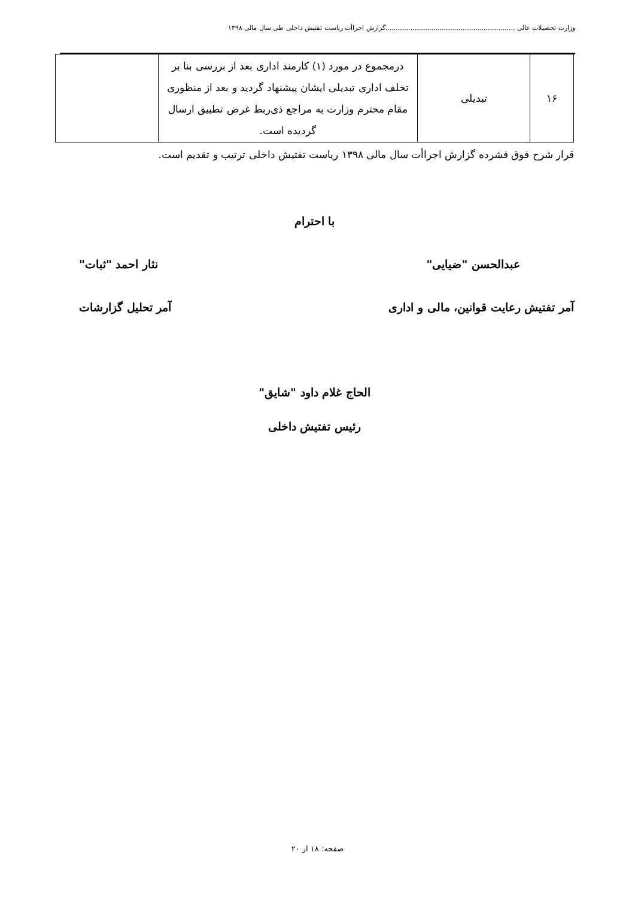وزارت تحصیلات عالی ..............................................................گزارش اجراأت ریاست تفتیش داخلی طی سال مالی ۱۳۹۸
| ۱۶ | تبدیلی | درمجموع در مورد (۱) کارمند اداری بعد از بررسی بنا بر تخلف اداری تبدیلی ایشان پیشنهاد گردید و بعد از منظوری مقام محترم وزارت به مراجع ذی‌ربط غرض تطبیق ارسال گردیده است. | |
قرار شرح فوق فشرده گزارش اجراأت سال مالی ۱۳۹۸ ریاست تفتیش داخلی ترتیب و تقدیم است.
با احترام
عبدالحسن "ضیایی" نثار احمد "ثبات"
آمر تفتیش رعایت قوانین، مالی و اداری آمر تحلیل گزارشات
الحاج غلام داود "شایق"
رئیس تفتیش داخلی
صفحه: ۱۸ از ۲۰